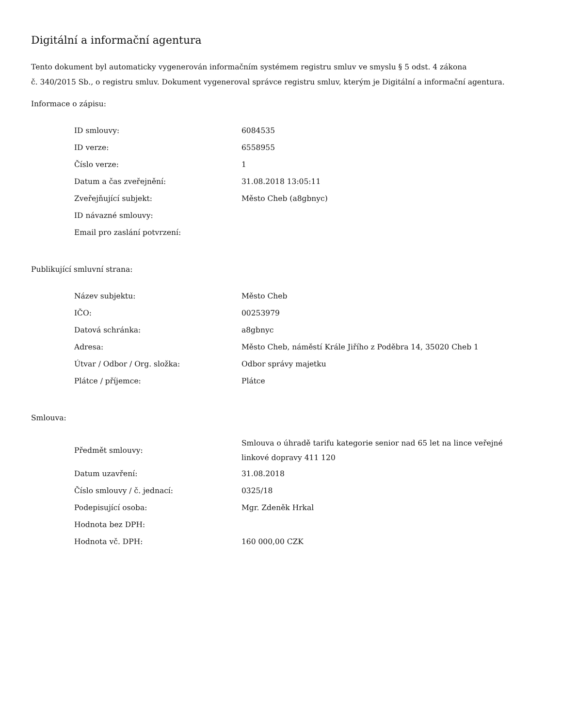Digitální a informační agentura
Tento dokument byl automaticky vygenerován informačním systémem registru smluv ve smyslu § 5 odst. 4 zákona
č. 340/2015 Sb., o registru smluv. Dokument vygeneroval správce registru smluv, kterým je Digitální a informační agentura.
Informace o zápisu:
| ID smlouvy: | 6084535 |
| ID verze: | 6558955 |
| Číslo verze: | 1 |
| Datum a čas zveřejnění: | 31.08.2018 13:05:11 |
| Zveřejňující subjekt: | Město Cheb (a8gbnyc) |
| ID návazné smlouvy: | |
| Email pro zaslání potvrzení: | |
Publikující smluvní strana:
| Název subjektu: | Město Cheb |
| IČO: | 00253979 |
| Datová schránka: | a8gbnyc |
| Adresa: | Město Cheb, náměstí Krále Jiřího z Poděbra 14, 35020 Cheb 1 |
| Útvar / Odbor / Org. složka: | Odbor správy majetku |
| Plátce / příjemce: | Plátce |
Smlouva:
| Předmět smlouvy: | Smlouva o úhradě tarifu kategorie senior nad 65 let na lince veřejné linkové dopravy 411 120 |
| Datum uzavření: | 31.08.2018 |
| Číslo smlouvy / č. jednací: | 0325/18 |
| Podepisující osoba: | Mgr. Zdeněk Hrkal |
| Hodnota bez DPH: | |
| Hodnota vč. DPH: | 160 000,00 CZK |